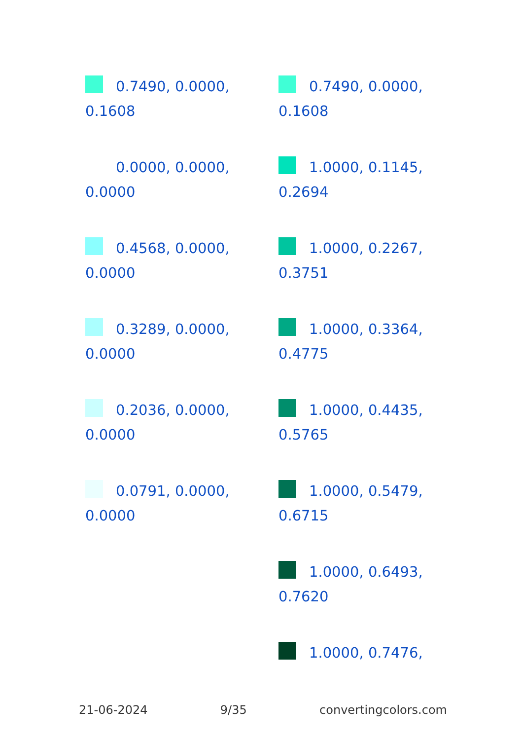0.7490, 0.0000, 0.1608
0.0000, 0.0000, 0.0000
0.4568, 0.0000, 0.0000
0.3289, 0.0000, 0.0000
0.2036, 0.0000, 0.0000
0.0791, 0.0000, 0.0000
0.7490, 0.0000, 0.1608
1.0000, 0.1145, 0.2694
1.0000, 0.2267, 0.3751
1.0000, 0.3364, 0.4775
1.0000, 0.4435, 0.5765
1.0000, 0.5479, 0.6715
1.0000, 0.6493, 0.7620
1.0000, 0.7476,
21-06-2024 9/35 convertingcolors.com